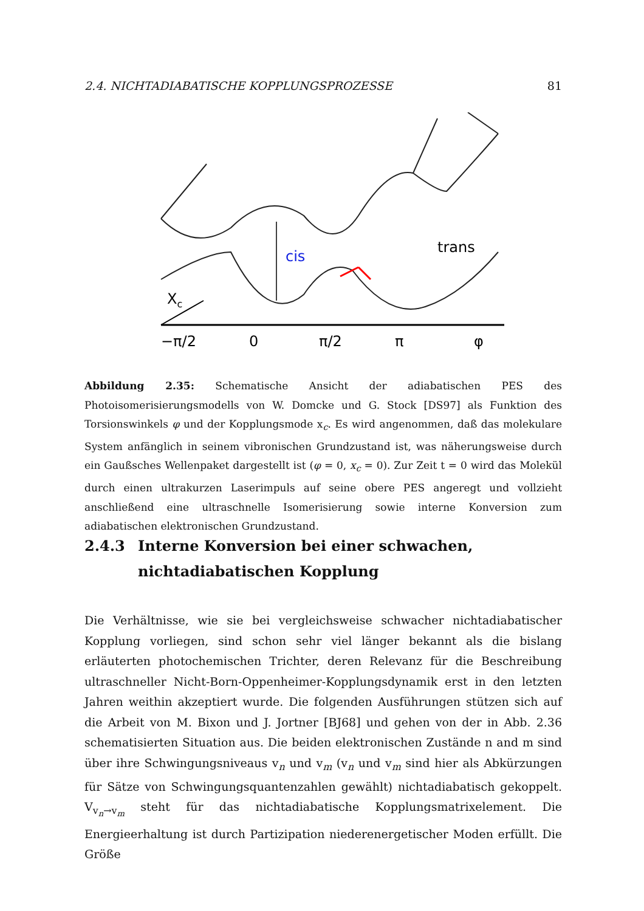2.4. NICHTADIABATISCHE KOPPLUNGSPROZESSE 81
Xc
cis
trans
−π/2
0
π/2
π
φ
Abbildung 2.35: Schematische Ansicht der adiabatischen PES des Photoisomerisierungsmodells von W. Domcke und G. Stock [DS97] als Funktion des Torsionswinkels φ und der Kopplungsmode x<sub>c</sub>. Es wird angenommen, daß das molekulare System anfänglich in seinem vibronischen Grundzustand ist, was näherungsweise durch ein Gaußsches Wellenpaket dargestellt ist (φ = 0, x<sub>c</sub> = 0). Zur Zeit t = 0 wird das Molekül durch einen ultrakurzen Laserimpuls auf seine obere PES angeregt und vollzieht anschließend eine ultraschnelle Isomerisierung sowie interne Konversion zum adiabatischen elektronischen Grundzustand.
2.4.3 Interne Konversion bei einer schwachen, nichtadiabatischen Kopplung
Die Verhältnisse, wie sie bei vergleichsweise schwacher nichtadiabatischer Kopplung vorliegen, sind schon sehr viel länger bekannt als die bislang erläuterten photochemischen Trichter, deren Relevanz für die Beschreibung ultraschneller Nicht-Born-Oppenheimer-Kopplungsdynamik erst in den letzten Jahren weithin akzeptiert wurde. Die folgenden Ausführungen stützen sich auf die Arbeit von M. Bixon und J. Jortner [BJ68] und gehen von der in Abb. 2.36 schematisierten Situation aus. Die beiden elektronischen Zustände n and m sind über ihre Schwingungsniveaus v<sub>n</sub> und v<sub>m</sub> (v<sub>n</sub> und v<sub>m</sub> sind hier als Abkürzungen für Sätze von Schwingungsquantenzahlen gewählt) nichtadiabatisch gekoppelt. V<sub>v<sub>n</sub>→v<sub>m</sub></sub> steht für das nichtadiabatische Kopplungsmatrixelement. Die Energieerhaltung ist durch Partizipation niederenergetischer Moden erfüllt. Die Größe